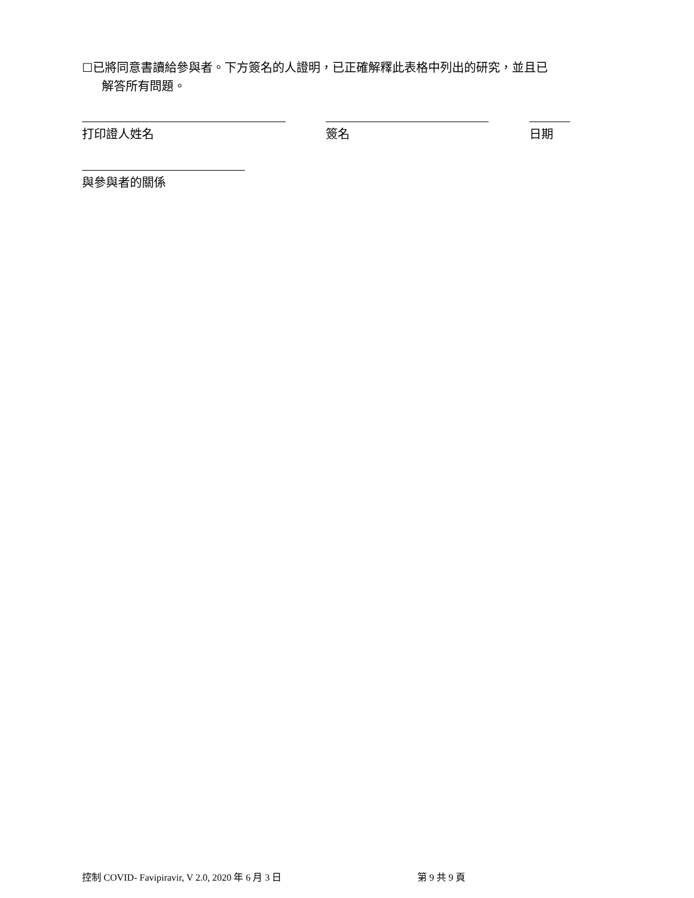☐已將同意書讀給參與者。下方簽名的人證明，已正確解釋此表格中列出的研究，並且已
解答所有問題。
打印證人姓名 簽名 日期
與參與者的關係
控制 COVID- Favipiravir, V 2.0, 2020 年 6 月 3 日 第 9 共 9 頁